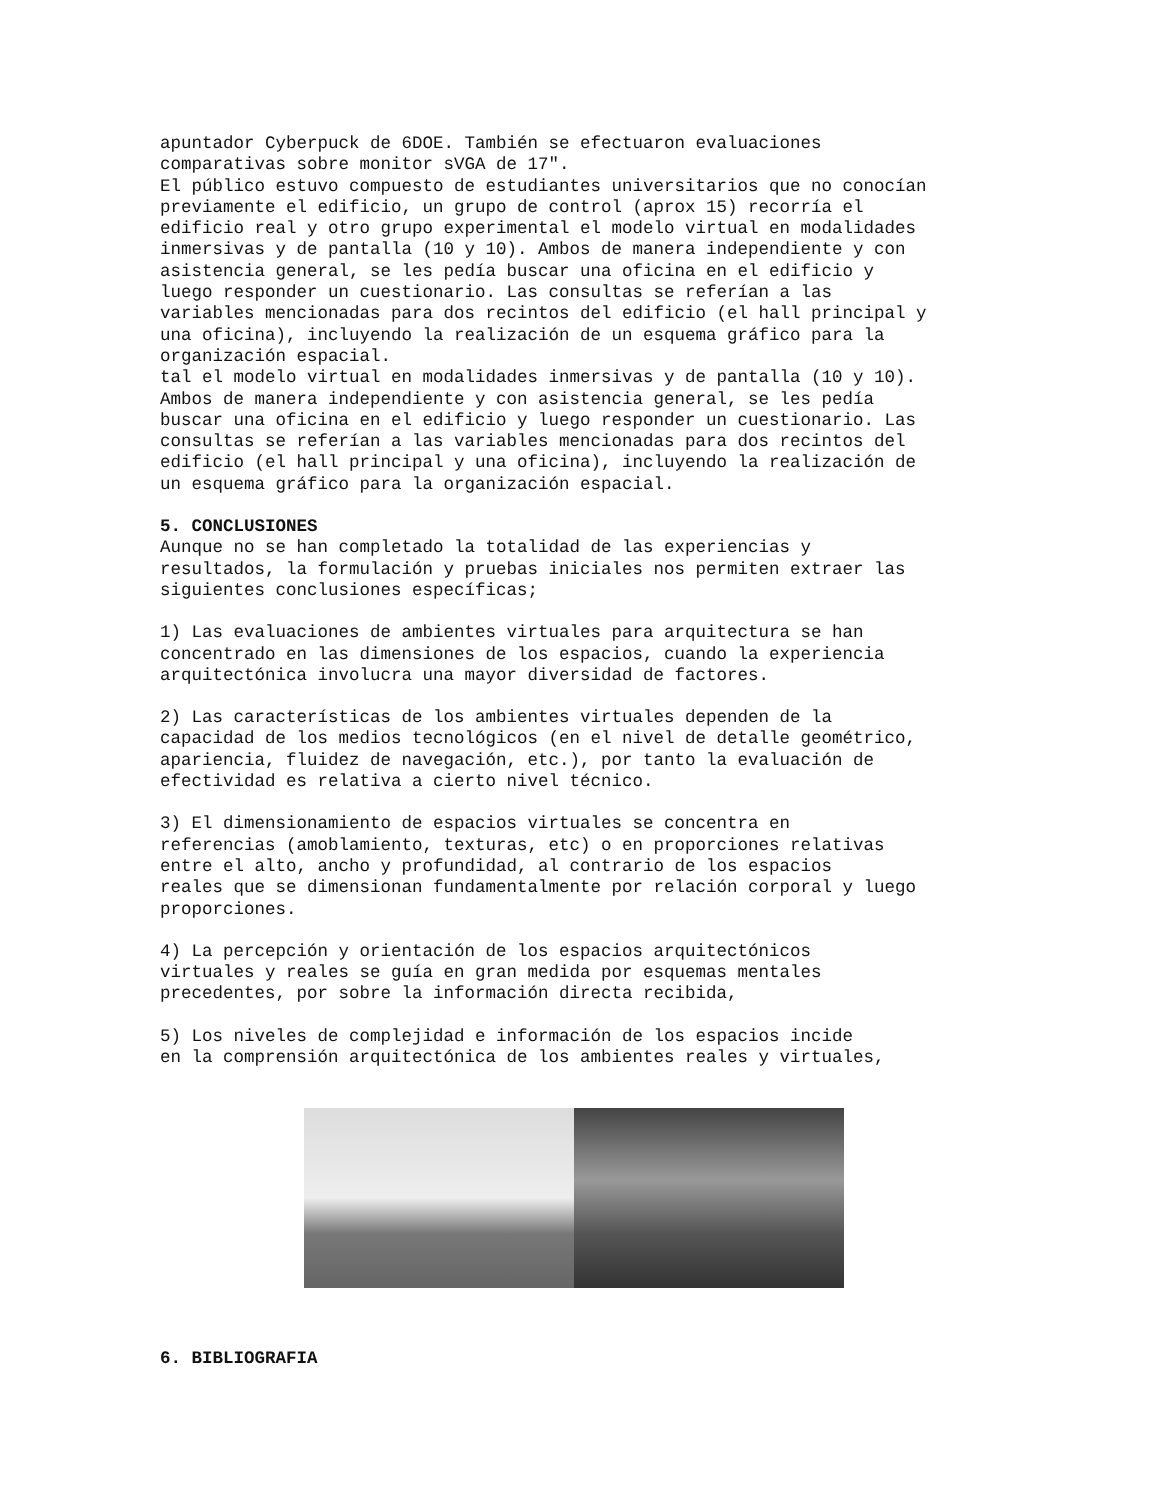apuntador Cyberpuck de 6DOE. También se efectuaron evaluaciones comparativas sobre monitor sVGA de 17". El público estuvo compuesto de estudiantes universitarios que no conocían previamente el edificio, un grupo de control (aprox 15) recorría el edificio real y otro grupo experimental el modelo virtual en modalidades inmersivas y de pantalla (10 y 10). Ambos de manera independiente y con asistencia general, se les pedía buscar una oficina en el edificio y luego responder un cuestionario. Las consultas se referían a las variables mencionadas para dos recintos del edificio (el hall principal y una oficina), incluyendo la realización de un esquema gráfico para la organización espacial. tal el modelo virtual en modalidades inmersivas y de pantalla (10 y 10). Ambos de manera independiente y con asistencia general, se les pedía buscar una oficina en el edificio y luego responder un cuestionario. Las consultas se referían a las variables mencionadas para dos recintos del edificio (el hall principal y una oficina), incluyendo la realización de un esquema gráfico para la organización espacial.
5. CONCLUSIONES
Aunque no se han completado la totalidad de las experiencias y resultados, la formulación y pruebas iniciales nos permiten extraer las siguientes conclusiones específicas;
1) Las evaluaciones de ambientes virtuales para arquitectura se han concentrado en las dimensiones de los espacios, cuando la experiencia arquitectónica involucra una mayor diversidad de factores.
2) Las características de los ambientes virtuales dependen de la capacidad de los medios tecnológicos (en el nivel de detalle geométrico, apariencia, fluidez de navegación, etc.), por tanto la evaluación de efectividad es relativa a cierto nivel técnico.
3) El dimensionamiento de espacios virtuales se concentra en referencias (amoblamiento, texturas, etc) o en proporciones relativas entre el alto, ancho y profundidad, al contrario de los espacios reales que se dimensionan fundamentalmente por relación corporal y luego proporciones.
4) La percepción y orientación de los espacios arquitectónicos virtuales y reales se guía en gran medida por esquemas mentales precedentes, por sobre la información directa recibida,
5) Los niveles de complejidad e información de los espacios incide en la comprensión arquitectónica de los ambientes reales y virtuales,
6. BIBLIOGRAFIA